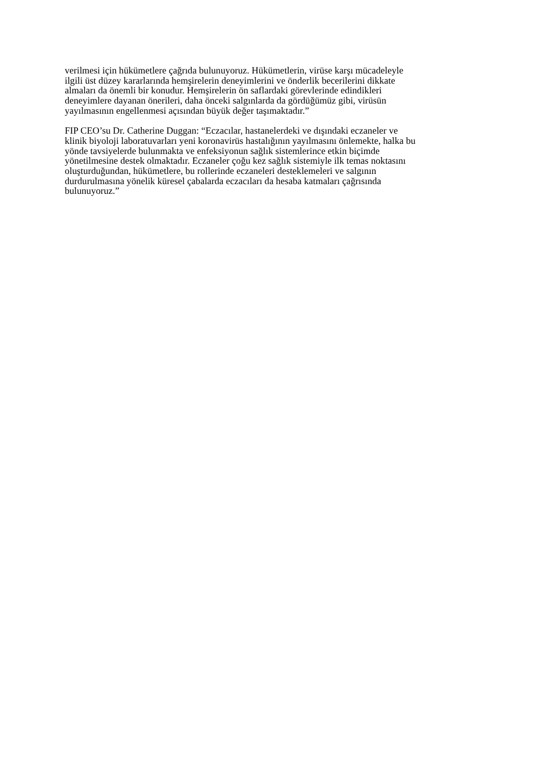verilmesi için hükümetlere çağrıda bulunuyoruz. Hükümetlerin, virüse karşı mücadeleyle
ilgili üst düzey kararlarında hemşirelerin deneyimlerini ve önderlik becerilerini dikkate
almaları da önemli bir konudur. Hemşirelerin ön saflardaki görevlerinde edindikleri
deneyimlere dayanan önerileri, daha önceki salgınlarda da gördüğümüz gibi, virüsün
yayılmasının engellenmesi açısından büyük değer taşımaktadır.”
FIP CEO’su Dr. Catherine Duggan: “Eczacılar, hastanelerdeki ve dışındaki eczaneler ve
klinik biyoloji laboratuvarları yeni koronavirüs hastalığının yayılmasını önlemekte, halka bu
yönde tavsiyelerde bulunmakta ve enfeksiyonun sağlık sistemlerince etkin biçimde
yönetilmesine destek olmaktadır. Eczaneler çoğu kez sağlık sistemiyle ilk temas noktasını
oluşturduğundan, hükümetlere, bu rollerinde eczaneleri desteklemeleri ve salgının
durdurulmasına yönelik küresel çabalarda eczacıları da hesaba katmaları çağrısında
bulunuyoruz.”